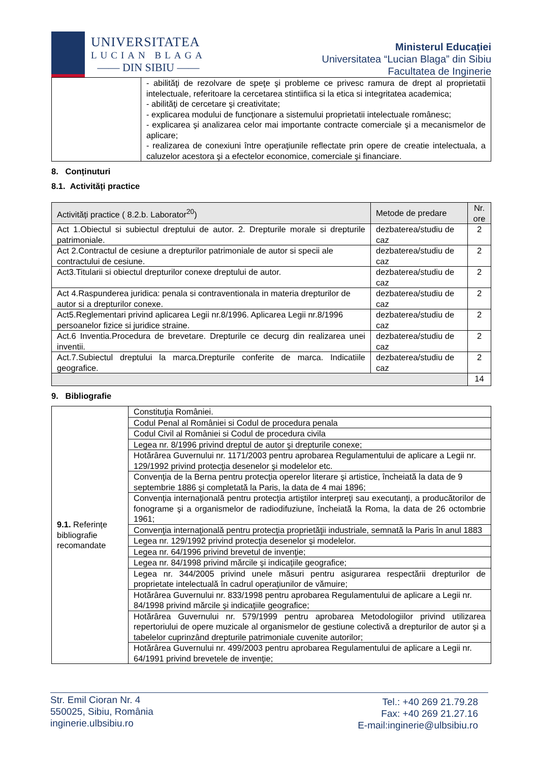UNIVERSITATEA
LUCIAN BLAGA
—— DIN SIBIU ——
Ministerul Educației
Universitatea “Lucian Blaga” din Sibiu
Facultatea de Inginerie
| | - abilităţi de rezolvare de speţe şi probleme ce privesc ramura de drept al proprietatii intelectuale, referitoare la cercetarea stintiifica si la etica si integritatea academica; - abilităţi de cercetare şi creativitate; - explicarea modului de funcţionare a sistemului proprietatii intelectuale românesc; - explicarea şi analizarea celor mai importante contracte comerciale şi a mecanismelor de aplicare; - realizarea de conexiuni între operaţiunile reflectate prin opere de creatie intelectuala, a caluzelor acestora şi a efectelor economice, comerciale şi financiare. |
8. Conținuturi
8.1. Activități practice
| Activități practice ( 8.2.b. Laborator<sup>20</sup>) | Metode de predare | Nr. ore |
| --- | --- | --- |
| Act 1.Obiectul si subiectul dreptului de autor. 2. Drepturile morale si drepturile patrimoniale. | dezbaterea/studiu de caz | 2 |
| Act 2.Contractul de cesiune a drepturilor patrimoniale de autor si specii ale contractului de cesiune. | dezbaterea/studiu de caz | 2 |
| Act3.Titularii si obiectul drepturilor conexe dreptului de autor. | dezbaterea/studiu de caz | 2 |
| Act 4.Raspunderea juridica: penala si contraventionala in materia drepturilor de autor si a drepturilor conexe. | dezbaterea/studiu de caz | 2 |
| Act5.Reglementari privind aplicarea Legii nr.8/1996. Aplicarea Legii nr.8/1996 persoanelor fizice si juridice straine. | dezbaterea/studiu de caz | 2 |
| Act.6 Inventia.Procedura de brevetare. Drepturile ce decurg din realizarea unei inventii. | dezbaterea/studiu de caz | 2 |
| Act.7.Subiectul dreptului la marca.Drepturile conferite de marca. Indicatiile geografice. | dezbaterea/studiu de caz | 2 |
| | | 14 |
9. Bibliografie
| 9.1. Referințe bibliografie recomandate | Constituţia României. |
| | Codul Penal al României si Codul de procedura penala |
| | Codul Civil al României si Codul de procedura civila |
| | Legea nr. 8/1996 privind dreptul de autor şi drepturile conexe; |
| | Hotărârea Guvernului nr. 1171/2003 pentru aprobarea Regulamentului de aplicare a Legii nr. 129/1992 privind protecţia desenelor şi modelelor etc. |
| | Convenţia de la Berna pentru protecţia operelor literare şi artistice, încheiată la data de 9 septembrie 1886 şi completată la Paris, la data de 4 mai 1896; |
| | Convenţia internaţională pentru protecţia artiştilor interpreţi sau executanţi, a producătorilor de fonograme şi a organismelor de radiodifuziune, încheiată la Roma, la data de 26 octombrie 1961; |
| | Convenţia internaţională pentru protecţia proprietăţii industriale, semnată la Paris în anul 1883 |
| | Legea nr. 129/1992 privind protecţia desenelor şi modelelor. |
| | Legea nr. 64/1996 privind brevetul de invenţie; |
| | Legea nr. 84/1998 privind mărcile şi indicaţiile geografice; |
| | Legea nr. 344/2005 privind unele măsuri pentru asigurarea respectării drepturilor de proprietate intelectuală în cadrul operaţiunilor de vămuire; |
| | Hotărârea Guvernului nr. 833/1998 pentru aprobarea Regulamentului de aplicare a Legii nr. 84/1998 privind mărcile şi indicaţiile geografice; |
| | Hotărârea Guvernului nr. 579/1999 pentru aprobarea Metodologiilor privind utilizarea repertoriului de opere muzicale al organismelor de gestiune colectivă a drepturilor de autor şi a tabelelor cuprinzând drepturile patrimoniale cuvenite autorilor; |
| | Hotărârea Guvernului nr. 499/2003 pentru aprobarea Regulamentului de aplicare a Legii nr. 64/1991 privind brevetele de invenţie; |
Str. Emil Cioran Nr. 4
550025, Sibiu, România
inginerie.ulbsibiu.ro
Tel.: +40 269 21.79.28
Fax: +40 269 21.27.16
E-mail:inginerie@ulbsibiu.ro